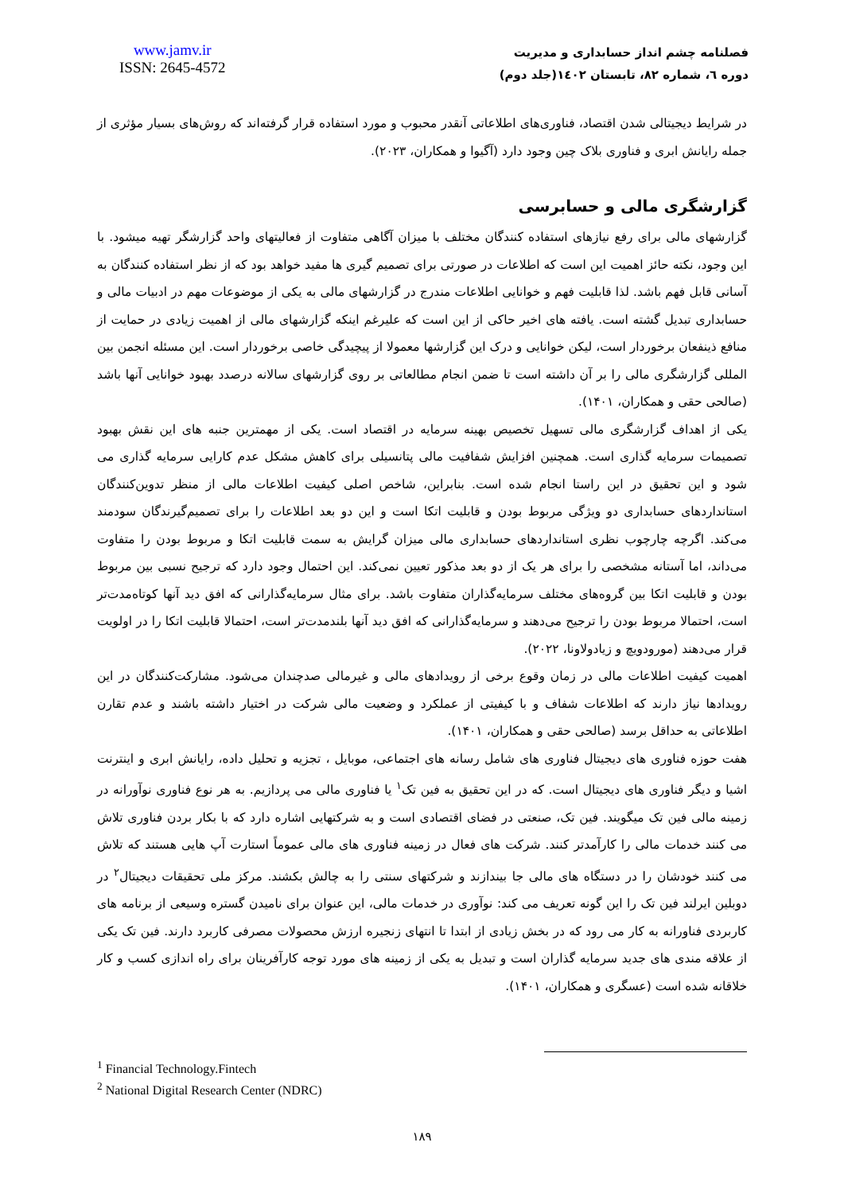www.jamv.ir
ISSN: 2645-4572
فصلنامه چشم انداز حسابداری و مدیریت
دوره ٦، شماره ٨٢، تابستان ١٤٠٢(جلد دوم)
در شرایط دیجیتالی شدن اقتصاد، فناوری‌های اطلاعاتی آنقدر محبوب و مورد استفاده قرار گرفته‌اند که روش‌های بسیار مؤثری از جمله رایانش ابری و فناوری بلاک چین وجود دارد (آگیوا و همکاران، ۲۰۲۳).
گزارشگری مالی و حسابرسی
گزارشهای مالی برای رفع نیازهای استفاده کنندگان مختلف با میزان آگاهی متفاوت از فعالیتهای واحد گزارشگر تهیه میشود. با این وجود، نکته حائز اهمیت این است که اطلاعات در صورتی برای تصمیم گیری ها مفید خواهد بود که از نظر استفاده کنندگان به آسانی قابل فهم باشد. لذا قابلیت فهم و خوانایی اطلاعات مندرج در گزارشهای مالی به یکی از موضوعات مهم در ادبیات مالی و حسابداری تبدیل گشته است. یافته های اخیر حاکی از این است که علیرغم اینکه گزارشهای مالی از اهمیت زیادی در حمایت از منافع ذینفعان برخوردار است، لیکن خوانایی و درک این گزارشها معمولا از پیچیدگی خاصی برخوردار است. این مسئله انجمن بین المللی گزارشگری مالی را بر آن داشته است تا ضمن انجام مطالعاتی بر روی گزارشهای سالانه درصدد بهبود خوانایی آنها باشد (صالحی حقی و همکاران، ۱۴۰۱).
یکی از اهداف گزارشگری مالی تسهیل تخصیص بهینه سرمایه در اقتصاد است. یکی از مهمترین جنبه های این نقش بهبود تصمیمات سرمایه گذاری است. همچنین افزایش شفافیت مالی پتانسیلی برای کاهش مشکل عدم کارایی سرمایه گذاری می شود و این تحقیق در این راستا انجام شده است. بنابراین، شاخص اصلی کیفیت اطلاعات مالی از منظر تدوین‌کنندگان استانداردهای حسابداری دو ویژگی مربوط بودن و قابلیت اتکا است و این دو بعد اطلاعات را برای تصمیم‌گیرندگان سودمند می‌کند. اگرچه چارچوب نظری استانداردهای حسابداری مالی میزان گرایش به سمت قابلیت اتکا و مربوط بودن را متفاوت می‌داند، اما آستانه مشخصی را برای هر یک از دو بعد مذکور تعیین نمی‌کند. این احتمال وجود دارد که ترجیح نسبی بین مربوط بودن و قابلیت اتکا بین گروه‌های مختلف سرمایه‌گذاران متفاوت باشد. برای مثال سرمایه‌گذارانی که افق دید آنها کوتاه‌مدت‌تر است، احتمالا مربوط بودن را ترجیح می‌دهند و سرمایه‌گذارانی که افق دید آنها بلندمدت‌تر است، احتمالا قابلیت اتکا را در اولویت قرار می‌دهند (مورودویچ و زیادولاونا، ۲۰۲۲).
اهمیت کیفیت اطلاعات مالی در زمان وقوع برخی از رویدادهای مالی و غیرمالی صدچندان می‌شود. مشارکت‌کنندگان در این رویدادها نیاز دارند که اطلاعات شفاف و با کیفیتی از عملکرد و وضعیت مالی شرکت در اختیار داشته باشند و عدم تقارن اطلاعاتی به حداقل برسد (صالحی حقی و همکاران، ۱۴۰۱).
هفت حوزه فناوری های دیجیتال فناوری های شامل رسانه های اجتماعی، موبایل ، تجزیه و تحلیل داده، رایانش ابری و اینترنت اشیا و دیگر فناوری های دیجیتال است. که در این تحقیق به فین تک<sup>۱</sup> یا فناوری مالی می پردازیم. به هر نوع فناوری نوآورانه در زمینه مالی فین تک میگویند. فین تک، صنعتی در فضای اقتصادی است و به شرکتهایی اشاره دارد که با بکار بردن فناوری تلاش می کنند خدمات مالی را کارآمدتر کنند. شرکت های فعال در زمینه فناوری های مالی عموماً استارت آپ هایی هستند که تلاش می کنند خودشان را در دستگاه های مالی جا بیندازند و شرکتهای سنتی را به چالش بکشند. مرکز ملی تحقیقات دیجیتال<sup>۲</sup> در دوبلین ایرلند فین تک را این گونه تعریف می کند: نوآوری در خدمات مالی، این عنوان برای نامیدن گستره وسیعی از برنامه های کاربردی فناورانه به کار می رود که در بخش زیادی از ابتدا تا انتهای زنجیره ارزش محصولات مصرفی کاربرد دارند. فین تک یکی از علاقه مندی های جدید سرمایه گذاران است و تبدیل به یکی از زمینه های مورد توجه کارآفرینان برای راه اندازی کسب و کار خلاقانه شده است (عسگری و همکاران، ۱۴۰۱).
<sup>1</sup> Financial Technology.Fintech
<sup>2</sup> National Digital Research Center (NDRC)
۱۸۹